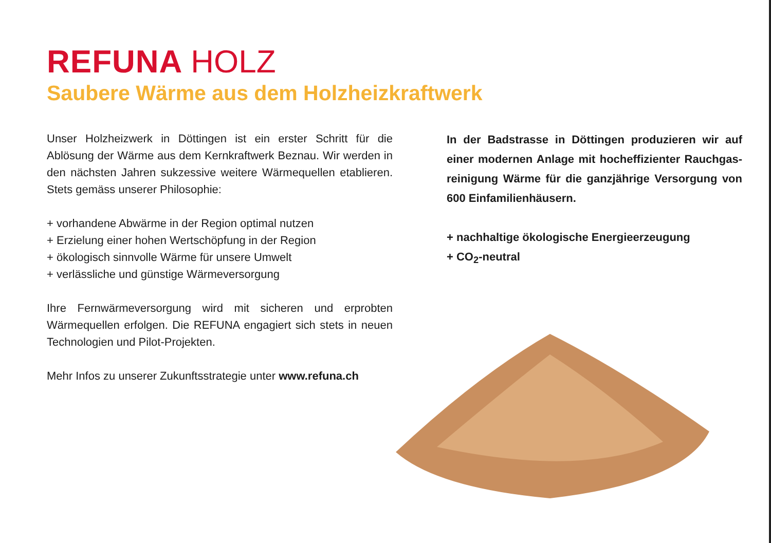REFUNA HOLZ
Saubere Wärme aus dem Holzheizkraftwerk
Unser Holzheizwerk in Döttingen ist ein erster Schritt für die Ablösung der Wärme aus dem Kernkraftwerk Beznau. Wir werden in den nächsten Jahren sukzessive weitere Wärme­quellen etablieren. Stets gemäss unserer Philosophie:
+ vorhandene Abwärme in der Region optimal nutzen
+ Erzielung einer hohen Wertschöpfung in der Region
+ ökologisch sinnvolle Wärme für unsere Umwelt
+ verlässliche und günstige Wärmeversorgung
Ihre Fernwärmeversorgung wird mit sicheren und erprobten Wärmequellen erfolgen. Die REFUNA engagiert sich stets in neuen Technologien und Pilot-Projekten.
Mehr Infos zu unserer Zukunftsstrategie unter www.refuna.ch
In der Badstrasse in Döttingen produzieren wir auf einer modernen Anlage mit hocheffizienter Rauchgas­reinigung Wärme für die ganzjährige Versorgung von 600 Einfamilienhäusern.
+ nachhaltige ökologische Energieerzeugung
+ CO<sub>2</sub>-neutral